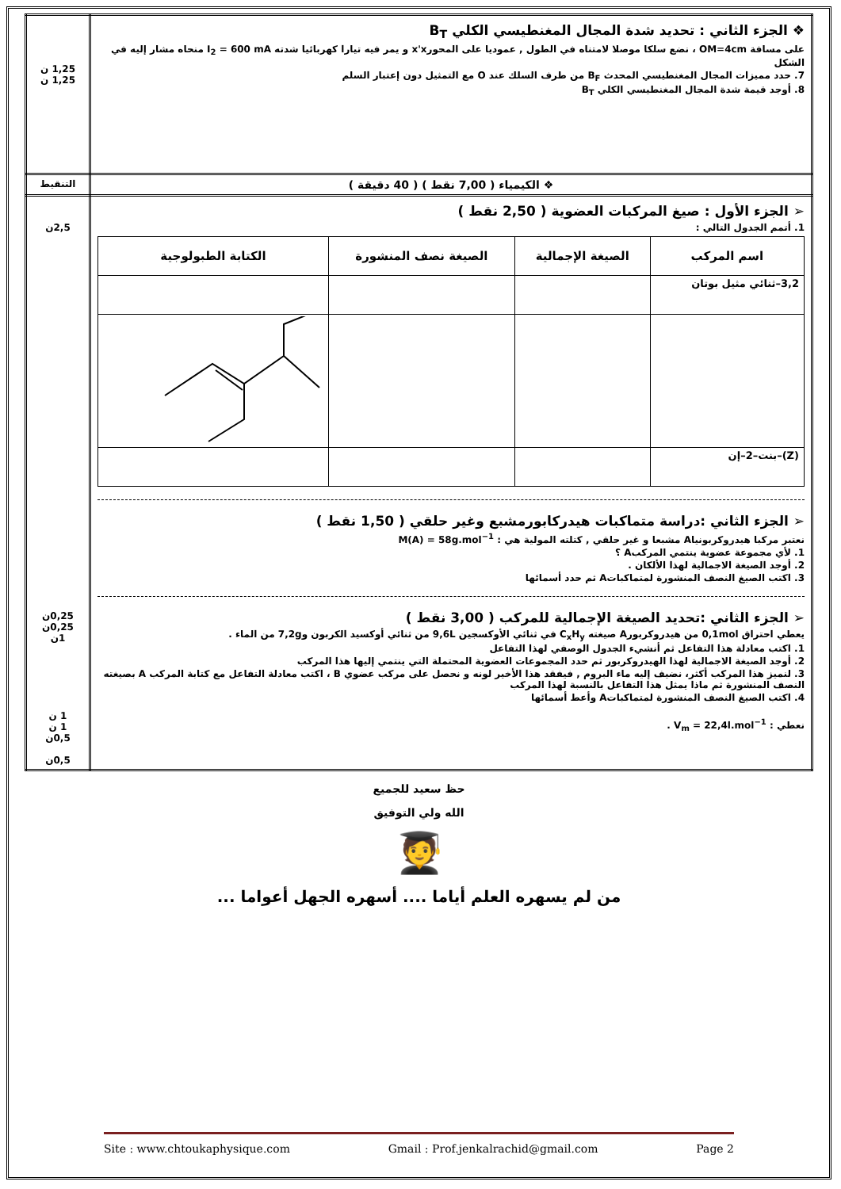| ❖ الجزء الثاني : تحديد شدة المجال المغنطيسي الكلي B<sub>T</sub> على مسافة OM=4cm ، نضع سلكا موصلا لامتناه في الطول , عموديا على المحورx'x و يمر فيه تيارا كهربائيا شدته I<sub>2</sub> = 600 mA منحاه مشار إليه في الشكل 7. حدد مميزات المجال المغنطيسي المحدث B<sub>F</sub> من طرف السلك عند O مع التمثيل دون إعتبار السلم 8. أوجد قيمة شدة المجال المغنطيسي الكلي B<sub>T</sub> | 1,25 ن 1,25 ن |
| ❖ الكيمياء ( 7,00 نقط ) ( 40 دقيقة ) | التنقيط |
| ➢ الجزء الأول : صيغ المركبات العضوية ( 2,50 نقط ) 1. أتمم الجدول التالي : / اسم المركب / الصيغة الإجمالية / الصيغة نصف المنشورة / الكتابة الطبولوجية / / --- / --- / --- / --- / / 3,2–ثنائي مثيل بوتان / / / / / (Z)–بنت–2–إن / / / / ➢ الجزء الثاني :دراسة متماكبات هيدركابورمشبع وغير حلقي ( 1,50 نقط ) نعتبر مركبا هيدروكربونياA مشبعا و غير حلقي , كتلته المولية هي : M(A) = 58g.mol<sup>−1</sup> 1. لأي مجموعة عضوية ينتمي المركبA ؟ 2. أوجد الصيغة الاجمالية لهذا الألكان . 3. اكتب الصيغ النصف المنشورة لمتماكباتA ثم حدد أسمائها ➢ الجزء الثاني :تحديد الصيغة الإجمالية للمركب ( 3,00 نقط ) يعطي احتراق 0,1mol من هيدروكربورA صيغته C<sub>x</sub>H<sub>y</sub> في ثنائي الأوكسجين 9,6L من ثنائي أوكسيد الكربون و7,2g من الماء . 1. اكتب معادلة هذا التفاعل ثم أنشيء الجدول الوصفي لهذا التفاعل 2. أوجد الصيغة الاجمالية لهذا الهيدروكربور ثم حدد المجموعات العضوية المحتملة التي ينتمي إليها هذا المركب 3. لنميز هذا المركب أكثر، نضيف إليه ماء البروم , فيفقد هذا الأخير لونه و نحصل على مركب عضوي B ، اكتب معادلة التفاعل مع كتابة المركب A بصيغته النصف المنشورة ثم ماذا يمثل هذا التفاعل بالنسبة لهذا المركب 4. اكتب الصيغ النصف المنشورة لمتماكباتA وأعط أسمائها نعطي : V<sub>m</sub> = 22,4l.mol<sup>−1</sup> . | 2,5ن 0,25ن 0,25ن 1ن 1 ن 1 ن 0,5ن 0,5ن |
حظ سعيد للجميع
الله ولي التوفيق
🧑‍🎓
من لم يسهره العلم أياما .... أسهره الجهل أعواما ...
Site : www.chtoukaphysique.com Gmail : Prof.jenkalrachid@gmail.com Page 2